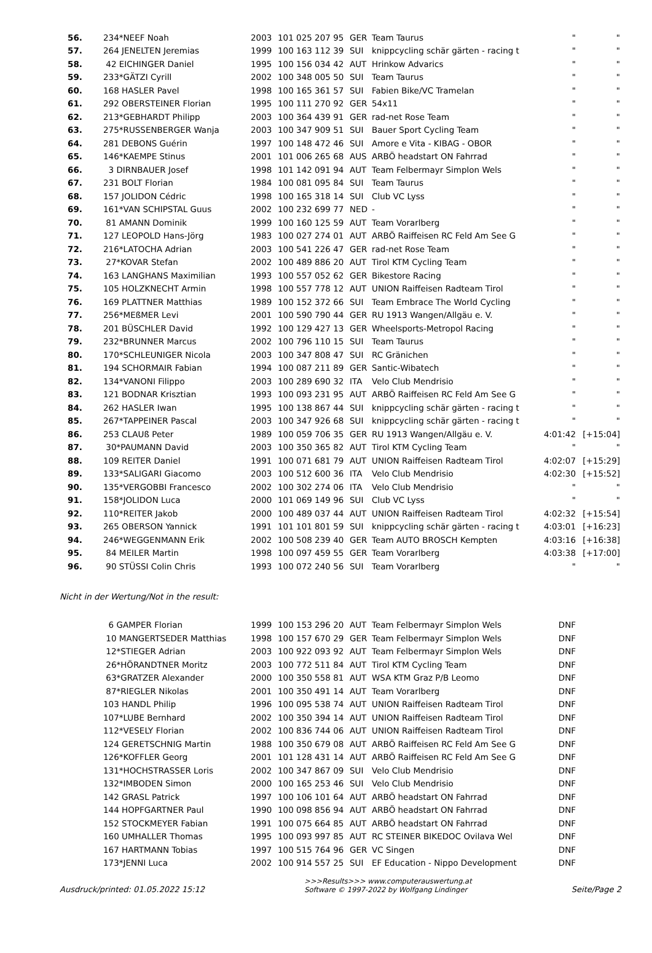| 56. | 234*NEEF Noah | 2003 | 101 025 207 95 | GER | Team Taurus | " | " |
| 57. | 264 JENELTEN Jeremias | 1999 | 100 163 112 39 | SUI | knippcycling schär gärten - racing t | " | " |
| 58. | 42 EICHINGER Daniel | 1995 | 100 156 034 42 | AUT | Hrinkow Advarics | " | " |
| 59. | 233*GÄTZI Cyrill | 2002 | 100 348 005 50 | SUI | Team Taurus | " | " |
| 60. | 168 HASLER Pavel | 1998 | 100 165 361 57 | SUI | Fabien Bike/VC Tramelan | " | " |
| 61. | 292 OBERSTEINER Florian | 1995 | 100 111 270 92 | GER | 54x11 | " | " |
| 62. | 213*GEBHARDT Philipp | 2003 | 100 364 439 91 | GER | rad-net Rose Team | " | " |
| 63. | 275*RUSSENBERGER Wanja | 2003 | 100 347 909 51 | SUI | Bauer Sport Cycling Team | " | " |
| 64. | 281 DEBONS Guérin | 1997 | 100 148 472 46 | SUI | Amore e Vita - KIBAG - OBOR | " | " |
| 65. | 146*KAEMPE Stinus | 2001 | 101 006 265 68 | AUS | ARBÖ headstart ON Fahrrad | " | " |
| 66. | 3 DIRNBAUER Josef | 1998 | 101 142 091 94 | AUT | Team Felbermayr Simplon Wels | " | " |
| 67. | 231 BOLT Florian | 1984 | 100 081 095 84 | SUI | Team Taurus | " | " |
| 68. | 157 JOLIDON Cédric | 1998 | 100 165 318 14 | SUI | Club VC Lyss | " | " |
| 69. | 161*VAN SCHIPSTAL Guus | 2002 | 100 232 699 77 | NED | - | " | " |
| 70. | 81 AMANN Dominik | 1999 | 100 160 125 59 | AUT | Team Vorarlberg | " | " |
| 71. | 127 LEOPOLD Hans-Jörg | 1983 | 100 027 274 01 | AUT | ARBÖ Raiffeisen RC Feld Am See G | " | " |
| 72. | 216*LATOCHA Adrian | 2003 | 100 541 226 47 | GER | rad-net Rose Team | " | " |
| 73. | 27*KOVAR Stefan | 2002 | 100 489 886 20 | AUT | Tirol KTM Cycling Team | " | " |
| 74. | 163 LANGHANS Maximilian | 1993 | 100 557 052 62 | GER | Bikestore Racing | " | " |
| 75. | 105 HOLZKNECHT Armin | 1998 | 100 557 778 12 | AUT | UNION Raiffeisen Radteam Tirol | " | " |
| 76. | 169 PLATTNER Matthias | 1989 | 100 152 372 66 | SUI | Team Embrace The World Cycling | " | " |
| 77. | 256*MEßMER Levi | 2001 | 100 590 790 44 | GER | RU 1913 Wangen/Allgäu e. V. | " | " |
| 78. | 201 BÜSCHLER David | 1992 | 100 129 427 13 | GER | Wheelsports-Metropol Racing | " | " |
| 79. | 232*BRUNNER Marcus | 2002 | 100 796 110 15 | SUI | Team Taurus | " | " |
| 80. | 170*SCHLEUNIGER Nicola | 2003 | 100 347 808 47 | SUI | RC Gränichen | " | " |
| 81. | 194 SCHORMAIR Fabian | 1994 | 100 087 211 89 | GER | Santic-Wibatech | " | " |
| 82. | 134*VANONI Filippo | 2003 | 100 289 690 32 | ITA | Velo Club Mendrisio | " | " |
| 83. | 121 BODNAR Krisztian | 1993 | 100 093 231 95 | AUT | ARBÖ Raiffeisen RC Feld Am See G | " | " |
| 84. | 262 HASLER Iwan | 1995 | 100 138 867 44 | SUI | knippcycling schär gärten - racing t | " | " |
| 85. | 267*TAPPEINER Pascal | 2003 | 100 347 926 68 | SUI | knippcycling schär gärten - racing t | " | " |
| 86. | 253 CLAUß Peter | 1989 | 100 059 706 35 | GER | RU 1913 Wangen/Allgäu e. V. | 4:01:42 | [+15:04] |
| 87. | 30*PAUMANN David | 2003 | 100 350 365 82 | AUT | Tirol KTM Cycling Team | " | " |
| 88. | 109 REITER Daniel | 1991 | 100 071 681 79 | AUT | UNION Raiffeisen Radteam Tirol | 4:02:07 | [+15:29] |
| 89. | 133*SALIGARI Giacomo | 2003 | 100 512 600 36 | ITA | Velo Club Mendrisio | 4:02:30 | [+15:52] |
| 90. | 135*VERGOBBI Francesco | 2002 | 100 302 274 06 | ITA | Velo Club Mendrisio | " | " |
| 91. | 158*JOLIDON Luca | 2000 | 101 069 149 96 | SUI | Club VC Lyss | " | " |
| 92. | 110*REITER Jakob | 2000 | 100 489 037 44 | AUT | UNION Raiffeisen Radteam Tirol | 4:02:32 | [+15:54] |
| 93. | 265 OBERSON Yannick | 1991 | 101 101 801 59 | SUI | knippcycling schär gärten - racing t | 4:03:01 | [+16:23] |
| 94. | 246*WEGGENMANN Erik | 2002 | 100 508 239 40 | GER | Team AUTO BROSCH Kempten | 4:03:16 | [+16:38] |
| 95. | 84 MEILER Martin | 1998 | 100 097 459 55 | GER | Team Vorarlberg | 4:03:38 | [+17:00] |
| 96. | 90 STÜSSI Colin Chris | 1993 | 100 072 240 56 | SUI | Team Vorarlberg | " | " |
Nicht in der Wertung/Not in the result:
| | 6 GAMPER Florian | 1999 | 100 153 296 20 | AUT | Team Felbermayr Simplon Wels | DNF | |
| | 10 MANGERTSEDER Matthias | 1998 | 100 157 670 29 | GER | Team Felbermayr Simplon Wels | DNF | |
| | 12*STIEGER Adrian | 2003 | 100 922 093 92 | AUT | Team Felbermayr Simplon Wels | DNF | |
| | 26*HÖRANDTNER Moritz | 2003 | 100 772 511 84 | AUT | Tirol KTM Cycling Team | DNF | |
| | 63*GRATZER Alexander | 2000 | 100 350 558 81 | AUT | WSA KTM Graz P/B Leomo | DNF | |
| | 87*RIEGLER Nikolas | 2001 | 100 350 491 14 | AUT | Team Vorarlberg | DNF | |
| | 103 HANDL Philip | 1996 | 100 095 538 74 | AUT | UNION Raiffeisen Radteam Tirol | DNF | |
| | 107*LUBE Bernhard | 2002 | 100 350 394 14 | AUT | UNION Raiffeisen Radteam Tirol | DNF | |
| | 112*VESELY Florian | 2002 | 100 836 744 06 | AUT | UNION Raiffeisen Radteam Tirol | DNF | |
| | 124 GERETSCHNIG Martin | 1988 | 100 350 679 08 | AUT | ARBÖ Raiffeisen RC Feld Am See G | DNF | |
| | 126*KOFFLER Georg | 2001 | 101 128 431 14 | AUT | ARBÖ Raiffeisen RC Feld Am See G | DNF | |
| | 131*HOCHSTRASSER Loris | 2002 | 100 347 867 09 | SUI | Velo Club Mendrisio | DNF | |
| | 132*IMBODEN Simon | 2000 | 100 165 253 46 | SUI | Velo Club Mendrisio | DNF | |
| | 142 GRASL Patrick | 1997 | 100 106 101 64 | AUT | ARBÖ headstart ON Fahrrad | DNF | |
| | 144 HOPFGARTNER Paul | 1990 | 100 098 856 94 | AUT | ARBÖ headstart ON Fahrrad | DNF | |
| | 152 STOCKMEYER Fabian | 1991 | 100 075 664 85 | AUT | ARBÖ headstart ON Fahrrad | DNF | |
| | 160 UMHALLER Thomas | 1995 | 100 093 997 85 | AUT | RC STEINER BIKEDOC Ovilava Wel | DNF | |
| | 167 HARTMANN Tobias | 1997 | 100 515 764 96 | GER | VC Singen | DNF | |
| | 173*JENNI Luca | 2002 | 100 914 557 25 | SUI | EF Education - Nippo Development | DNF | |
Ausdruck/printed: 01.05.2022 15:12 >>>Results>>> www.computerauswertung.at
Software © 1997-2022 by Wolfgang Lindinger Seite/Page 2